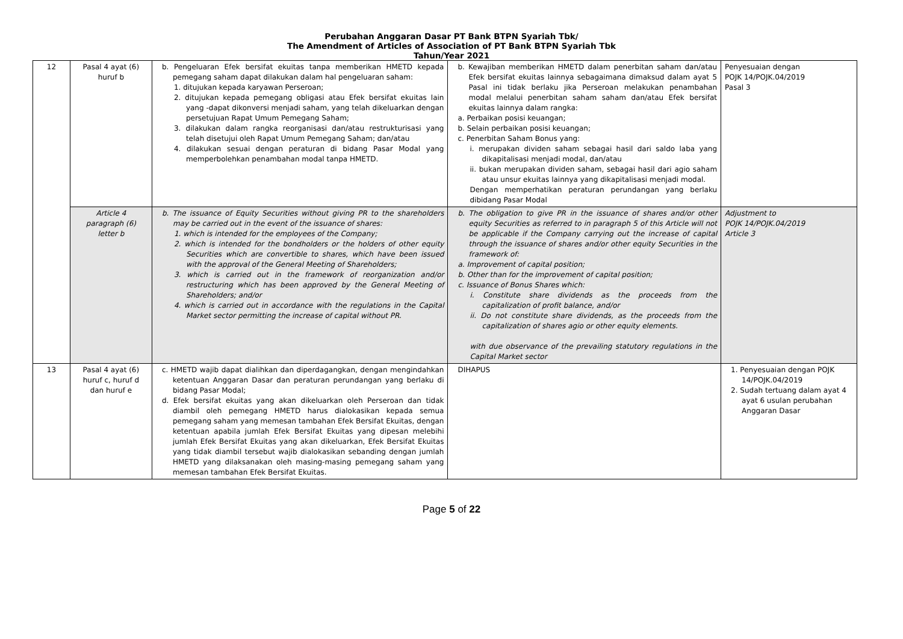Perubahan Anggaran Dasar PT Bank BTPN Syariah Tbk/
The Amendment of Articles of Association of PT Bank BTPN Syariah Tbk
Tahun/Year 2021
| 12 | Pasal 4 ayat (6) huruf b | b. Pengeluaran Efek bersifat ekuitas tanpa memberikan HMETD kepada pemegang saham dapat dilakukan dalam hal pengeluaran saham: 1. ditujukan kepada karyawan Perseroan; 2. ditujukan kepada pemegang obligasi atau Efek bersifat ekuitas lain yang -dapat dikonversi menjadi saham, yang telah dikeluarkan dengan persetujuan Rapat Umum Pemegang Saham; 3. dilakukan dalam rangka reorganisasi dan/atau restrukturisasi yang telah disetujui oleh Rapat Umum Pemegang Saham; dan/atau 4. dilakukan sesuai dengan peraturan di bidang Pasar Modal yang memperbolehkan penambahan modal tanpa HMETD. | b. Kewajiban memberikan HMETD dalam penerbitan saham dan/atau Efek bersifat ekuitas lainnya sebagaimana dimaksud dalam ayat 5 Pasal ini tidak berlaku jika Perseroan melakukan penambahan modal melalui penerbitan saham saham dan/atau Efek bersifat ekuitas lainnya dalam rangka: a. Perbaikan posisi keuangan; b. Selain perbaikan posisi keuangan; c. Penerbitan Saham Bonus yang: i. merupakan dividen saham sebagai hasil dari saldo laba yang dikapitalisasi menjadi modal, dan/atau ii. bukan merupakan dividen saham, sebagai hasil dari agio saham atau unsur ekuitas lainnya yang dikapitalisasi menjadi modal. Dengan memperhatikan peraturan perundangan yang berlaku dibidang Pasar Modal | Penyesuaian dengan POJK 14/POJK.04/2019 Pasal 3 |
| | Article 4 paragraph (6) letter b | b. The issuance of Equity Securities without giving PR to the shareholders may be carried out in the event of the issuance of shares: 1. which is intended for the employees of the Company; 2. which is intended for the bondholders or the holders of other equity Securities which are convertible to shares, which have been issued with the approval of the General Meeting of Shareholders; 3. which is carried out in the framework of reorganization and/or restructuring which has been approved by the General Meeting of Shareholders; and/or 4. which is carried out in accordance with the regulations in the Capital Market sector permitting the increase of capital without PR. | b. The obligation to give PR in the issuance of shares and/or other equity Securities as referred to in paragraph 5 of this Article will not be applicable if the Company carrying out the increase of capital through the issuance of shares and/or other equity Securities in the framework of: a. Improvement of capital position; b. Other than for the improvement of capital position; c. Issuance of Bonus Shares which: i. Constitute share dividends as the proceeds from the capitalization of profit balance, and/or ii. Do not constitute share dividends, as the proceeds from the capitalization of shares agio or other equity elements. with due observance of the prevailing statutory regulations in the Capital Market sector | Adjustment to POJK 14/POJK.04/2019 Article 3 |
| 13 | Pasal 4 ayat (6) huruf c, huruf d dan huruf e | c. HMETD wajib dapat dialihkan dan diperdagangkan, dengan mengindahkan ketentuan Anggaran Dasar dan peraturan perundangan yang berlaku di bidang Pasar Modal; d. Efek bersifat ekuitas yang akan dikeluarkan oleh Perseroan dan tidak diambil oleh pemegang HMETD harus dialokasikan kepada semua pemegang saham yang memesan tambahan Efek Bersifat Ekuitas, dengan ketentuan apabila jumlah Efek Bersifat Ekuitas yang dipesan melebihi jumlah Efek Bersifat Ekuitas yang akan dikeluarkan, Efek Bersifat Ekuitas yang tidak diambil tersebut wajib dialokasikan sebanding dengan jumlah HMETD yang dilaksanakan oleh masing-masing pemegang saham yang memesan tambahan Efek Bersifat Ekuitas. | DIHAPUS | 1. Penyesuaian dengan POJK 14/POJK.04/2019 2. Sudah tertuang dalam ayat 4 ayat 6 usulan perubahan Anggaran Dasar |
Page 5 of 22